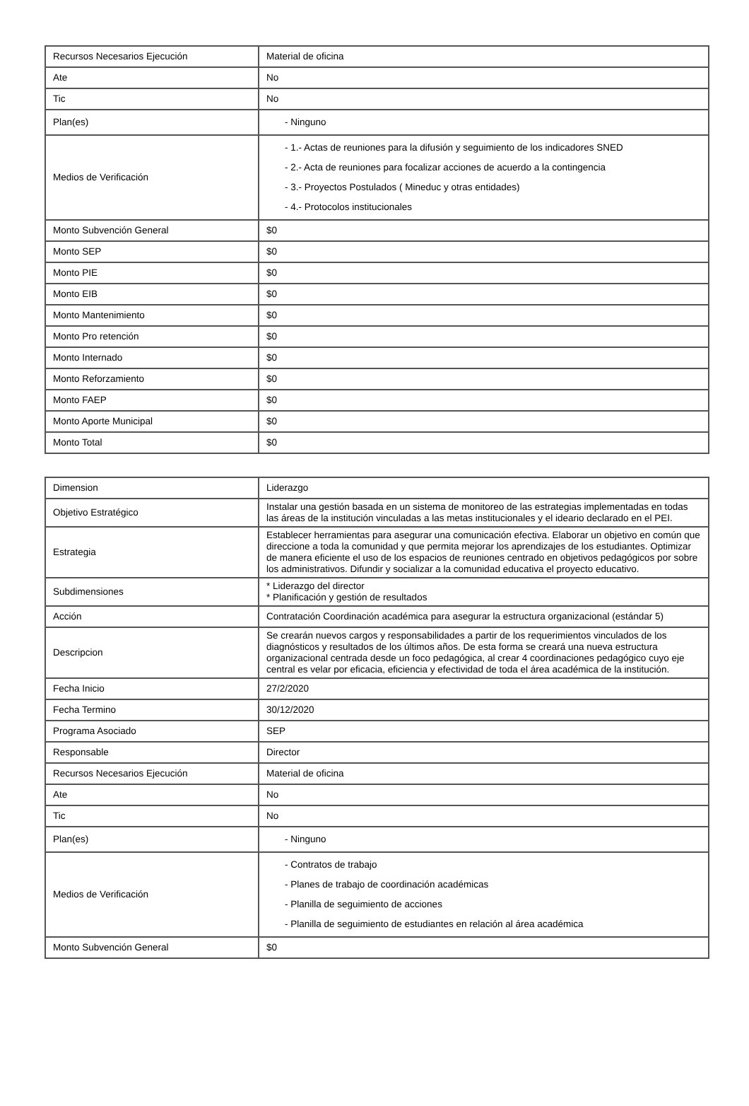| Recursos Necesarios Ejecución | Material de oficina |
| Ate | No |
| Tic | No |
| Plan(es) | - Ninguno |
| Medios de Verificación | - 1.- Actas de reuniones para la difusión y seguimiento de los indicadores SNED - 2.- Acta de reuniones para focalizar acciones de acuerdo a la contingencia - 3.- Proyectos Postulados ( Mineduc y otras entidades) - 4.- Protocolos institucionales |
| Monto Subvención General | $0 |
| Monto SEP | $0 |
| Monto PIE | $0 |
| Monto EIB | $0 |
| Monto Mantenimiento | $0 |
| Monto Pro retención | $0 |
| Monto Internado | $0 |
| Monto Reforzamiento | $0 |
| Monto FAEP | $0 |
| Monto Aporte Municipal | $0 |
| Monto Total | $0 |
| Dimension | Liderazgo |
| Objetivo Estratégico | Instalar una gestión basada en un sistema de monitoreo de las estrategias implementadas en todas las áreas de la institución vinculadas a las metas institucionales y el ideario declarado en el PEI. |
| Estrategia | Establecer herramientas para asegurar una comunicación efectiva. Elaborar un objetivo en común que direccione a toda la comunidad y que permita mejorar los aprendizajes de los estudiantes. Optimizar de manera eficiente el uso de los espacios de reuniones centrado en objetivos pedagógicos por sobre los administrativos. Difundir y socializar a la comunidad educativa el proyecto educativo. |
| Subdimensiones | * Liderazgo del director * Planificación y gestión de resultados |
| Acción | Contratación Coordinación académica para asegurar la estructura organizacional (estándar 5) |
| Descripcion | Se crearán nuevos cargos y responsabilidades a partir de los requerimientos vinculados de los diagnósticos y resultados de los últimos años. De esta forma se creará una nueva estructura organizacional centrada desde un foco pedagógica, al crear 4 coordinaciones pedagógico cuyo eje central es velar por eficacia, eficiencia y efectividad de toda el área académica de la institución. |
| Fecha Inicio | 27/2/2020 |
| Fecha Termino | 30/12/2020 |
| Programa Asociado | SEP |
| Responsable | Director |
| Recursos Necesarios Ejecución | Material de oficina |
| Ate | No |
| Tic | No |
| Plan(es) | - Ninguno |
| Medios de Verificación | - Contratos de trabajo - Planes de trabajo de coordinación académicas - Planilla de seguimiento de acciones - Planilla de seguimiento de estudiantes en relación al área académica |
| Monto Subvención General | $0 |